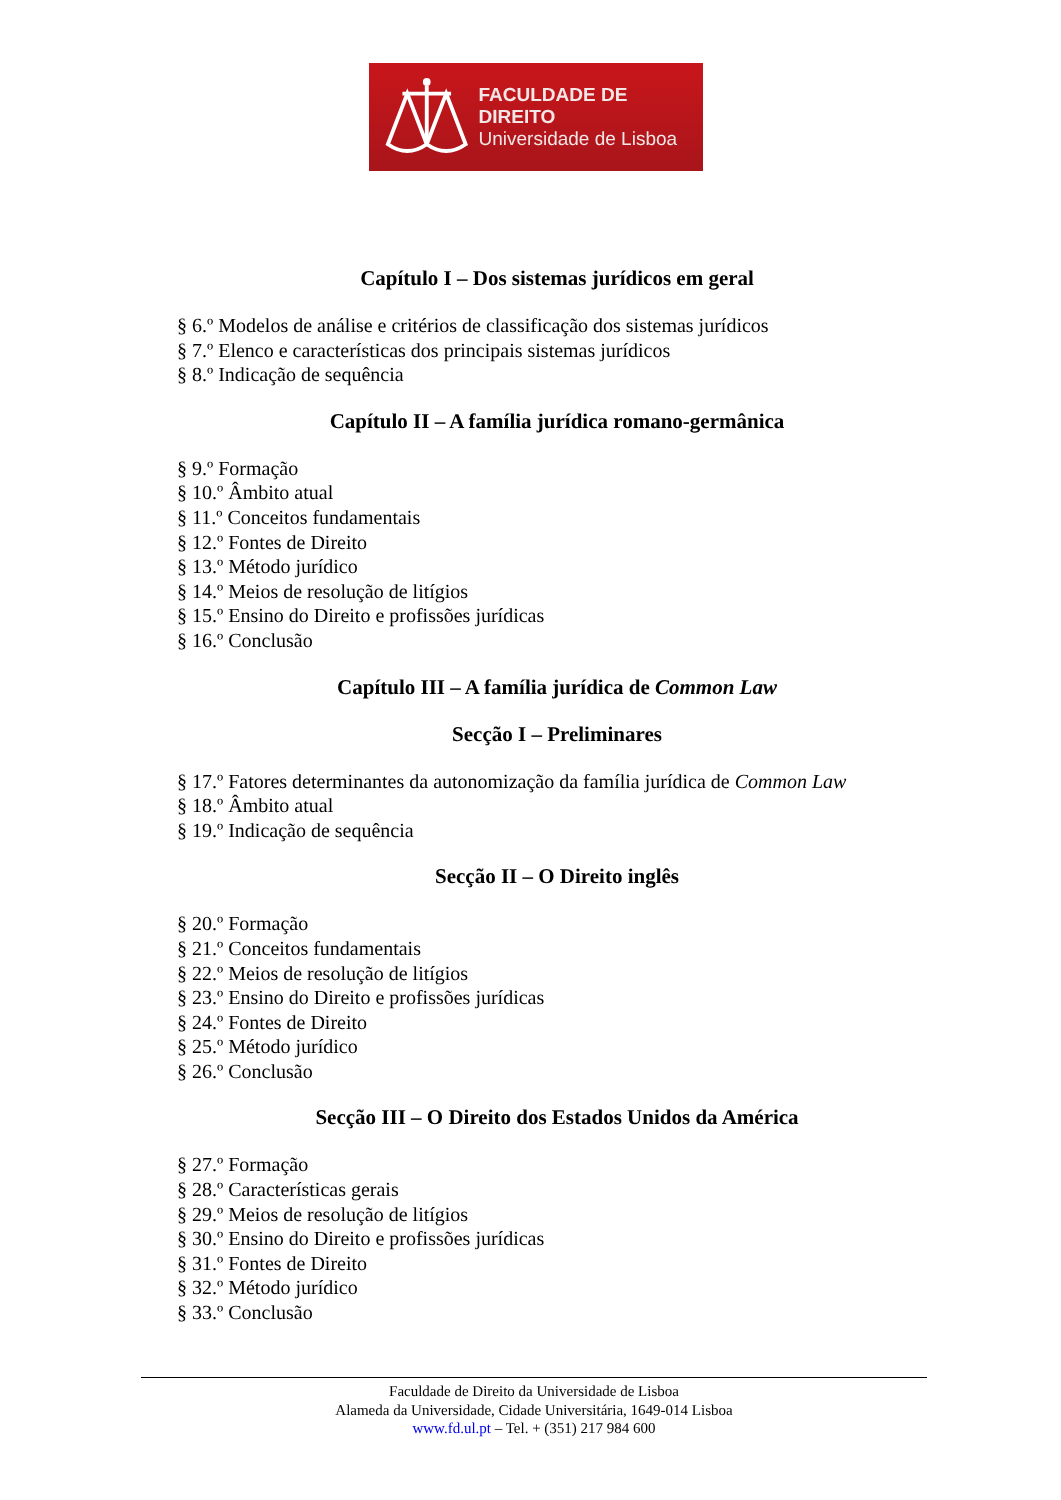FACULDADE DE DIREITO
Universidade de Lisboa
Capítulo I – Dos sistemas jurídicos em geral
§ 6.º Modelos de análise e critérios de classificação dos sistemas jurídicos
§ 7.º Elenco e características dos principais sistemas jurídicos
§ 8.º Indicação de sequência
Capítulo II – A família jurídica romano-germânica
§ 9.º Formação
§ 10.º Âmbito atual
§ 11.º Conceitos fundamentais
§ 12.º Fontes de Direito
§ 13.º Método jurídico
§ 14.º Meios de resolução de litígios
§ 15.º Ensino do Direito e profissões jurídicas
§ 16.º Conclusão
Capítulo III – A família jurídica de Common Law
Secção I – Preliminares
§ 17.º Fatores determinantes da autonomização da família jurídica de Common Law
§ 18.º Âmbito atual
§ 19.º Indicação de sequência
Secção II – O Direito inglês
§ 20.º Formação
§ 21.º Conceitos fundamentais
§ 22.º Meios de resolução de litígios
§ 23.º Ensino do Direito e profissões jurídicas
§ 24.º Fontes de Direito
§ 25.º Método jurídico
§ 26.º Conclusão
Secção III – O Direito dos Estados Unidos da América
§ 27.º Formação
§ 28.º Características gerais
§ 29.º Meios de resolução de litígios
§ 30.º Ensino do Direito e profissões jurídicas
§ 31.º Fontes de Direito
§ 32.º Método jurídico
§ 33.º Conclusão
Faculdade de Direito da Universidade de Lisboa
Alameda da Universidade, Cidade Universitária, 1649-014 Lisboa
www.fd.ul.pt – Tel. + (351) 217 984 600